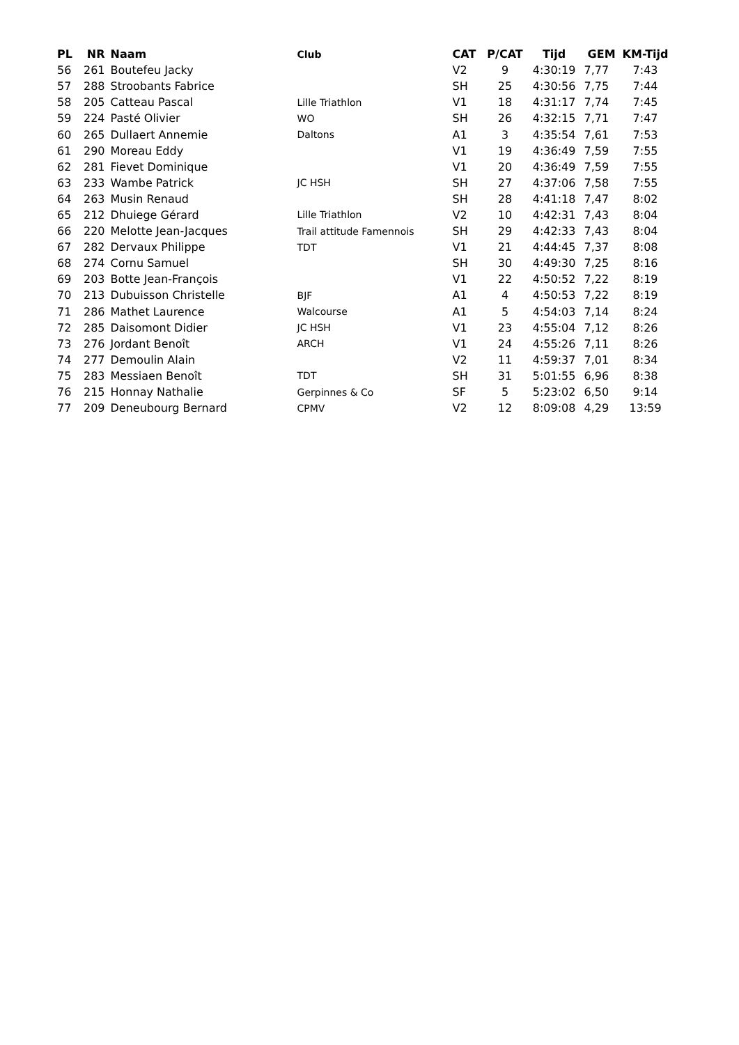| PL | NR | Naam | Club | CAT | P/CAT | Tijd | GEM | KM-Tijd |
| --- | --- | --- | --- | --- | --- | --- | --- | --- |
| 56 | 261 | Boutefeu Jacky | | V2 | 9 | 4:30:19 | 7,77 | 7:43 |
| 57 | 288 | Stroobants Fabrice | | SH | 25 | 4:30:56 | 7,75 | 7:44 |
| 58 | 205 | Catteau Pascal | Lille Triathlon | V1 | 18 | 4:31:17 | 7,74 | 7:45 |
| 59 | 224 | Pasté Olivier | WO | SH | 26 | 4:32:15 | 7,71 | 7:47 |
| 60 | 265 | Dullaert Annemie | Daltons | A1 | 3 | 4:35:54 | 7,61 | 7:53 |
| 61 | 290 | Moreau Eddy | | V1 | 19 | 4:36:49 | 7,59 | 7:55 |
| 62 | 281 | Fievet Dominique | | V1 | 20 | 4:36:49 | 7,59 | 7:55 |
| 63 | 233 | Wambe Patrick | JC HSH | SH | 27 | 4:37:06 | 7,58 | 7:55 |
| 64 | 263 | Musin Renaud | | SH | 28 | 4:41:18 | 7,47 | 8:02 |
| 65 | 212 | Dhuiege Gérard | Lille Triathlon | V2 | 10 | 4:42:31 | 7,43 | 8:04 |
| 66 | 220 | Melotte Jean-Jacques | Trail attitude Famennois | SH | 29 | 4:42:33 | 7,43 | 8:04 |
| 67 | 282 | Dervaux Philippe | TDT | V1 | 21 | 4:44:45 | 7,37 | 8:08 |
| 68 | 274 | Cornu Samuel | | SH | 30 | 4:49:30 | 7,25 | 8:16 |
| 69 | 203 | Botte Jean-François | | V1 | 22 | 4:50:52 | 7,22 | 8:19 |
| 70 | 213 | Dubuisson Christelle | BJF | A1 | 4 | 4:50:53 | 7,22 | 8:19 |
| 71 | 286 | Mathet Laurence | Walcourse | A1 | 5 | 4:54:03 | 7,14 | 8:24 |
| 72 | 285 | Daisomont Didier | JC HSH | V1 | 23 | 4:55:04 | 7,12 | 8:26 |
| 73 | 276 | Jordant Benoît | ARCH | V1 | 24 | 4:55:26 | 7,11 | 8:26 |
| 74 | 277 | Demoulin Alain | | V2 | 11 | 4:59:37 | 7,01 | 8:34 |
| 75 | 283 | Messiaen Benoît | TDT | SH | 31 | 5:01:55 | 6,96 | 8:38 |
| 76 | 215 | Honnay Nathalie | Gerpinnes & Co | SF | 5 | 5:23:02 | 6,50 | 9:14 |
| 77 | 209 | Deneubourg Bernard | CPMV | V2 | 12 | 8:09:08 | 4,29 | 13:59 |